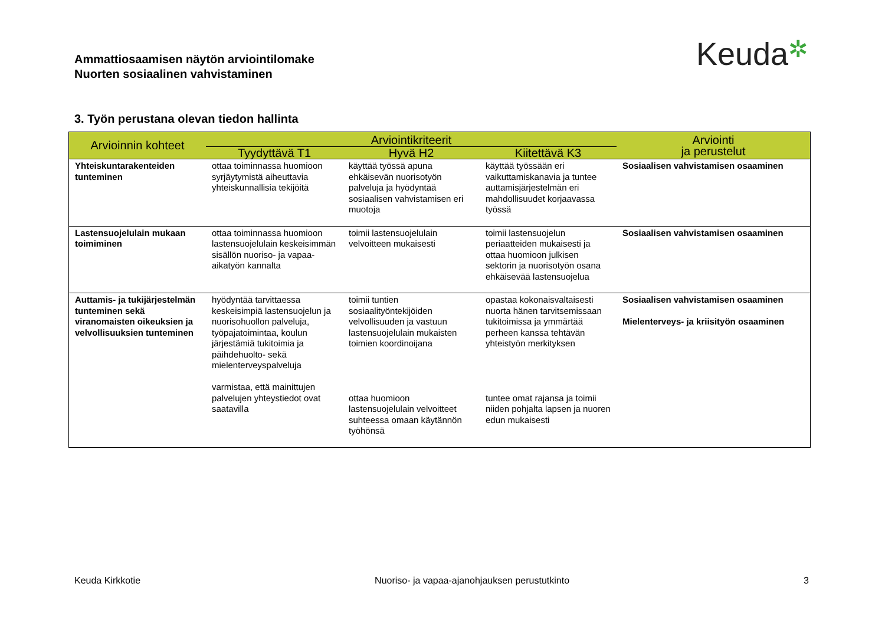Ammattiosaamisen näytön arviointilomake
Nuorten sosiaalinen vahvistaminen
Keuda✲
3. Työn perustana olevan tiedon hallinta
| Arvioinnin kohteet | Arviointikriteerit | | | Arviointi ja perustelut |
| --- | --- | --- | --- | --- |
| | Tyydyttävä T1 | Hyvä H2 | Kiitettävä K3 | |
| Yhteiskuntarakenteiden tunteminen | ottaa toiminnassa huomioon syrjäytymistä aiheuttavia yhteiskunnallisia tekijöitä | käyttää työssä apuna ehkäisevän nuorisotyön palveluja ja hyödyntää sosiaalisen vahvistamisen eri muotoja | käyttää työssään eri vaikuttamiskanavia ja tuntee auttamisjärjestelmän eri mahdollisuudet korjaavassa työssä | Sosiaalisen vahvistamisen osaaminen |
| Lastensuojelulain mukaan toimiminen | ottaa toiminnassa huomioon lastensuojelulain keskeisimmän sisällön nuoriso- ja vapaa-aikatyön kannalta | toimii lastensuojelulain velvoitteen mukaisesti | toimii lastensuojelun periaatteiden mukaisesti ja ottaa huomioon julkisen sektorin ja nuorisotyön osana ehkäisevää lastensuojelua | Sosiaalisen vahvistamisen osaaminen |
| Auttamis- ja tukijärjestelmän tunteminen sekä viranomaisten oikeuksien ja velvollisuuksien tunteminen | hyödyntää tarvittaessa keskeisimpiä lastensuojelun ja nuorisohuollon palveluja, työpajatoimintaa, koulun järjestämiä tukitoimia ja päihdehuolto- sekä mielenterveyspalveluja varmistaa, että mainittujen palvelujen yhteystiedot ovat saatavilla | toimii tuntien sosiaalityöntekijöiden velvollisuuden ja vastuun lastensuojelulain mukaisten toimien koordinoijana ottaa huomioon lastensuojelulain velvoitteet suhteessa omaan käytännön työhönsä | opastaa kokonaisvaltaisesti nuorta hänen tarvitsemissaan tukitoimissa ja ymmärtää perheen kanssa tehtävän yhteistyön merkityksen tuntee omat rajansa ja toimii niiden pohjalta lapsen ja nuoren edun mukaisesti | Sosiaalisen vahvistamisen osaaminen Mielenterveys- ja kriisityön osaaminen |
Keuda Kirkkotie Nuoriso- ja vapaa-ajanohjauksen perustutkinto 3